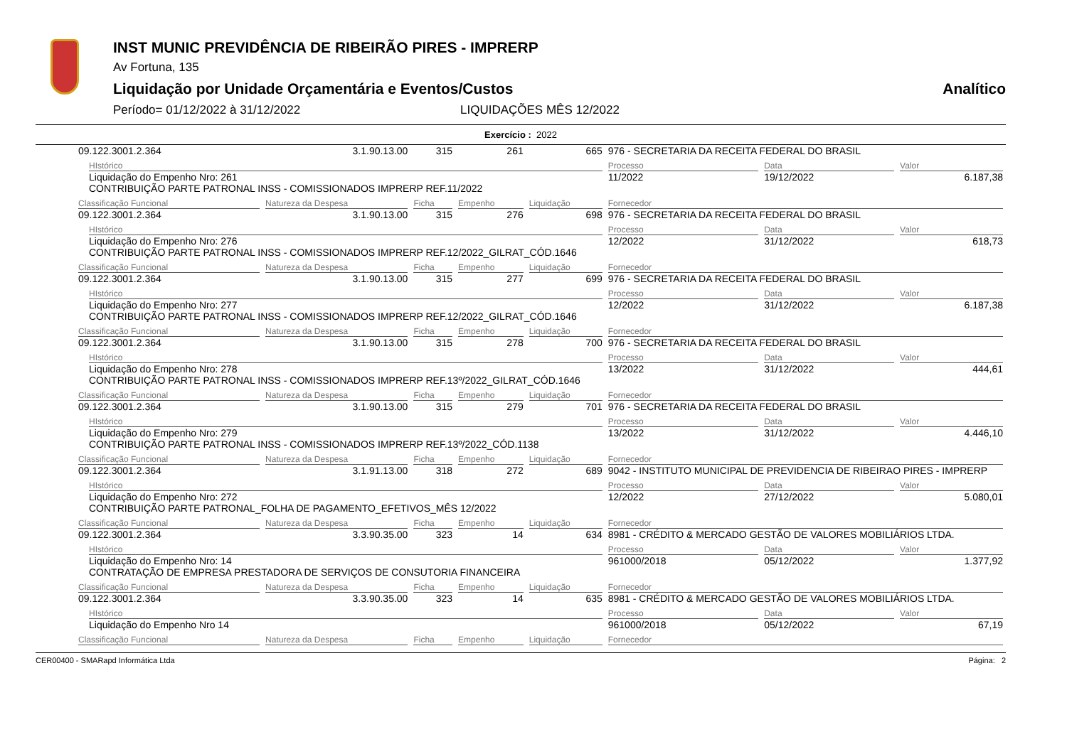INST MUNIC PREVIDÊNCIA DE RIBEIRÃO PIRES - IMPRERP
Av Fortuna, 135
Liquidação por Unidade Orçamentária e Eventos/Custos Analítico
Período= 01/12/2022 à 31/12/2022 LIQUIDAÇÕES MÊS 12/2022
Exercício : 2022
| 09.122.3001.2.364 | 3.1.90.13.00 | 315 | 261 | 665 | 976 - SECRETARIA DA RECEITA FEDERAL DO BRASIL | | |
| HIstórico | | | | | Processo | Data | Valor |
| Liquidação do Empenho Nro: 261 CONTRIBUIÇÃO PARTE PATRONAL INSS - COMISSIONADOS IMPRERP REF.11/2022 | | | | | 11/2022 | 19/12/2022 | 6.187,38 |
| Classificação Funcional | Natureza da Despesa | Ficha | Empenho | Liquidação | Fornecedor | | |
| 09.122.3001.2.364 | 3.1.90.13.00 | 315 | 276 | 698 | 976 - SECRETARIA DA RECEITA FEDERAL DO BRASIL | | |
| HIstórico | | | | | Processo | Data | Valor |
| Liquidação do Empenho Nro: 276 CONTRIBUIÇÃO PARTE PATRONAL INSS - COMISSIONADOS IMPRERP REF.12/2022_GILRAT_CÓD.1646 | | | | | 12/2022 | 31/12/2022 | 618,73 |
| Classificação Funcional | Natureza da Despesa | Ficha | Empenho | Liquidação | Fornecedor | | |
| 09.122.3001.2.364 | 3.1.90.13.00 | 315 | 277 | 699 | 976 - SECRETARIA DA RECEITA FEDERAL DO BRASIL | | |
| HIstórico | | | | | Processo | Data | Valor |
| Liquidação do Empenho Nro: 277 CONTRIBUIÇÃO PARTE PATRONAL INSS - COMISSIONADOS IMPRERP REF.12/2022_GILRAT_CÓD.1646 | | | | | 12/2022 | 31/12/2022 | 6.187,38 |
| Classificação Funcional | Natureza da Despesa | Ficha | Empenho | Liquidação | Fornecedor | | |
| 09.122.3001.2.364 | 3.1.90.13.00 | 315 | 278 | 700 | 976 - SECRETARIA DA RECEITA FEDERAL DO BRASIL | | |
| HIstórico | | | | | Processo | Data | Valor |
| Liquidação do Empenho Nro: 278 CONTRIBUIÇÃO PARTE PATRONAL INSS - COMISSIONADOS IMPRERP REF.13º/2022_GILRAT_CÓD.1646 | | | | | 13/2022 | 31/12/2022 | 444,61 |
| Classificação Funcional | Natureza da Despesa | Ficha | Empenho | Liquidação | Fornecedor | | |
| 09.122.3001.2.364 | 3.1.90.13.00 | 315 | 279 | 701 | 976 - SECRETARIA DA RECEITA FEDERAL DO BRASIL | | |
| HIstórico | | | | | Processo | Data | Valor |
| Liquidação do Empenho Nro: 279 CONTRIBUIÇÃO PARTE PATRONAL INSS - COMISSIONADOS IMPRERP REF.13º/2022_CÓD.1138 | | | | | 13/2022 | 31/12/2022 | 4.446,10 |
| Classificação Funcional | Natureza da Despesa | Ficha | Empenho | Liquidação | Fornecedor | | |
| 09.122.3001.2.364 | 3.1.91.13.00 | 318 | 272 | 689 | 9042 - INSTITUTO MUNICIPAL DE PREVIDENCIA DE RIBEIRAO PIRES - IMPRERP | | |
| HIstórico | | | | | Processo | Data | Valor |
| Liquidação do Empenho Nro: 272 CONTRIBUIÇÃO PARTE PATRONAL_FOLHA DE PAGAMENTO_EFETIVOS_MÊS 12/2022 | | | | | 12/2022 | 27/12/2022 | 5.080,01 |
| Classificação Funcional | Natureza da Despesa | Ficha | Empenho | Liquidação | Fornecedor | | |
| 09.122.3001.2.364 | 3.3.90.35.00 | 323 | 14 | 634 | 8981 - CRÉDITO & MERCADO GESTÃO DE VALORES MOBILIÁRIOS LTDA. | | |
| HIstórico | | | | | Processo | Data | Valor |
| Liquidação do Empenho Nro: 14 CONTRATAÇÃO DE EMPRESA PRESTADORA DE SERVIÇOS DE CONSUTORIA FINANCEIRA | | | | | 961000/2018 | 05/12/2022 | 1.377,92 |
| Classificação Funcional | Natureza da Despesa | Ficha | Empenho | Liquidação | Fornecedor | | |
| 09.122.3001.2.364 | 3.3.90.35.00 | 323 | 14 | 635 | 8981 - CRÉDITO & MERCADO GESTÃO DE VALORES MOBILIÁRIOS LTDA. | | |
| HIstórico | | | | | Processo | Data | Valor |
| Liquidação do Empenho Nro 14 | | | | | 961000/2018 | 05/12/2022 | 67,19 |
| Classificação Funcional | Natureza da Despesa | Ficha | Empenho | Liquidação | Fornecedor | | |
CER00400 - SMARapd Informática Ltda Página: 2